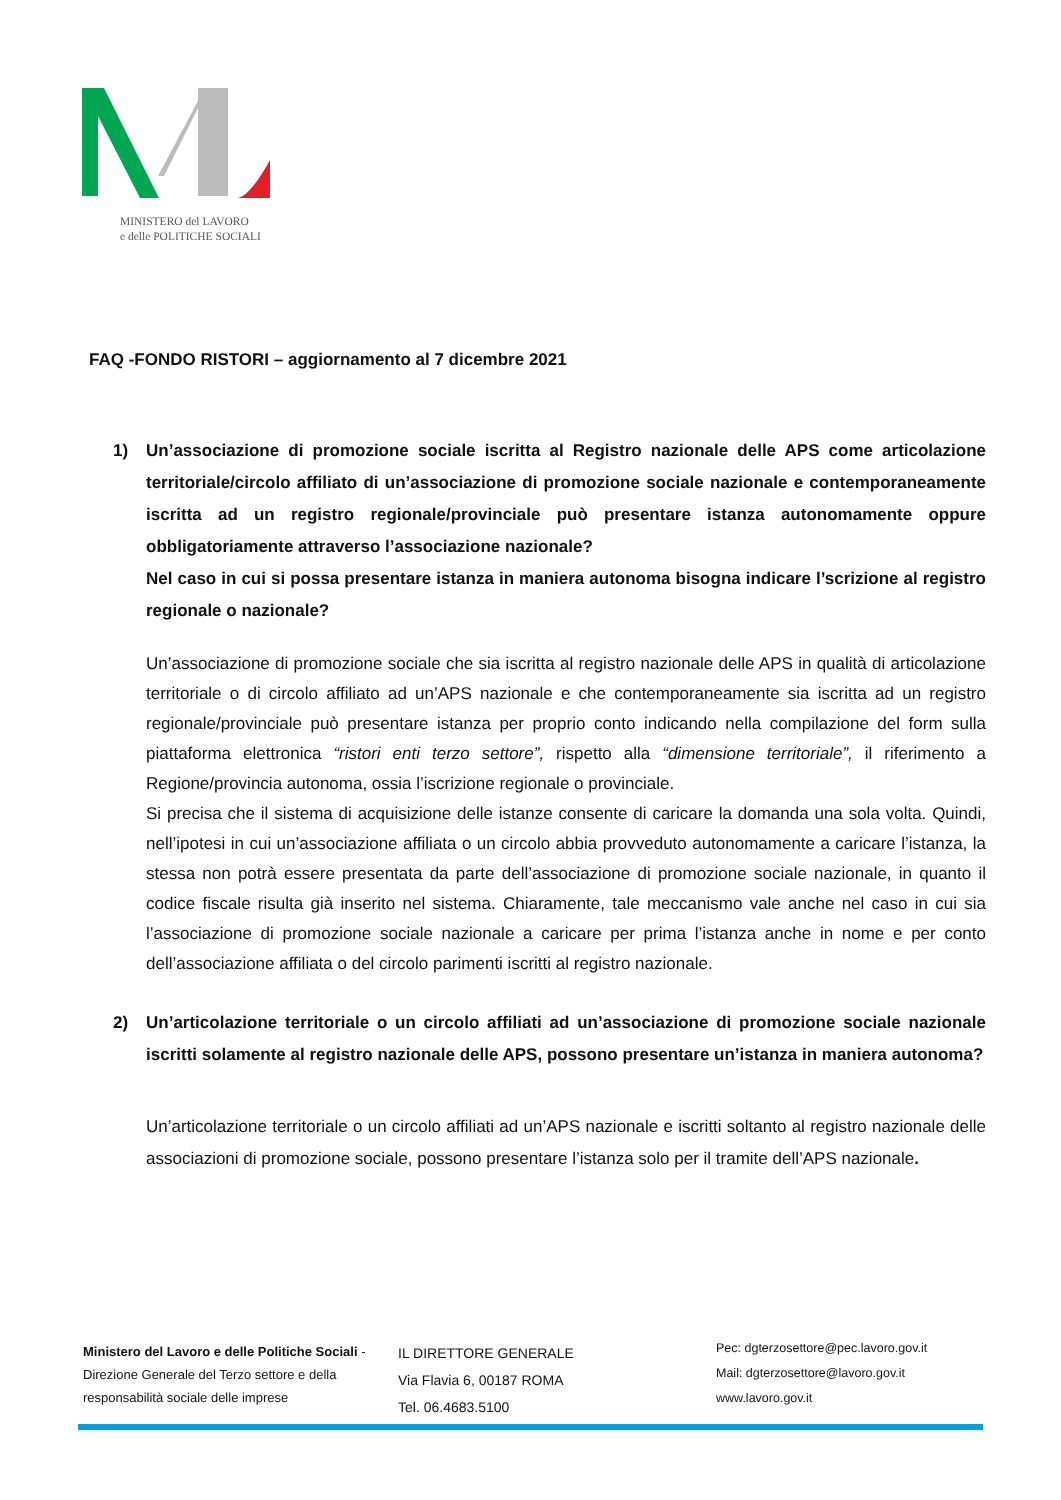MINISTERO del LAVORO
e delle POLITICHE SOCIALI
FAQ -FONDO RISTORI – aggiornamento al 7 dicembre 2021
1) Un’associazione di promozione sociale iscritta al Registro nazionale delle APS come articolazione territoriale/circolo affiliato di un’associazione di promozione sociale nazionale e contemporaneamente iscritta ad un registro regionale/provinciale può presentare istanza autonomamente oppure obbligatoriamente attraverso l’associazione nazionale?
Nel caso in cui si possa presentare istanza in maniera autonoma bisogna indicare l’scrizione al registro regionale o nazionale?
Un’associazione di promozione sociale che sia iscritta al registro nazionale delle APS in qualità di articolazione territoriale o di circolo affiliato ad un’APS nazionale e che contemporaneamente sia iscritta ad un registro regionale/provinciale può presentare istanza per proprio conto indicando nella compilazione del form sulla piattaforma elettronica “ristori enti terzo settore”, rispetto alla “dimensione territoriale”, il riferimento a Regione/provincia autonoma, ossia l’iscrizione regionale o provinciale.
Si precisa che il sistema di acquisizione delle istanze consente di caricare la domanda una sola volta. Quindi, nell’ipotesi in cui un’associazione affiliata o un circolo abbia provveduto autonomamente a caricare l’istanza, la stessa non potrà essere presentata da parte dell’associazione di promozione sociale nazionale, in quanto il codice fiscale risulta già inserito nel sistema. Chiaramente, tale meccanismo vale anche nel caso in cui sia l’associazione di promozione sociale nazionale a caricare per prima l’istanza anche in nome e per conto dell’associazione affiliata o del circolo parimenti iscritti al registro nazionale.
2) Un’articolazione territoriale o un circolo affiliati ad un’associazione di promozione sociale nazionale iscritti solamente al registro nazionale delle APS, possono presentare un’istanza in maniera autonoma?
Un’articolazione territoriale o un circolo affiliati ad un’APS nazionale e iscritti soltanto al registro nazionale delle associazioni di promozione sociale, possono presentare l’istanza solo per il tramite dell’APS nazionale.
Ministero del Lavoro e delle Politiche Sociali - Direzione Generale del Terzo settore e della responsabilità sociale delle imprese
IL DIRETTORE GENERALE
Via Flavia 6, 00187 ROMA
Tel. 06.4683.5100
Pec: dgterzosettore@pec.lavoro.gov.it
Mail: dgterzosettore@lavoro.gov.it
www.lavoro.gov.it